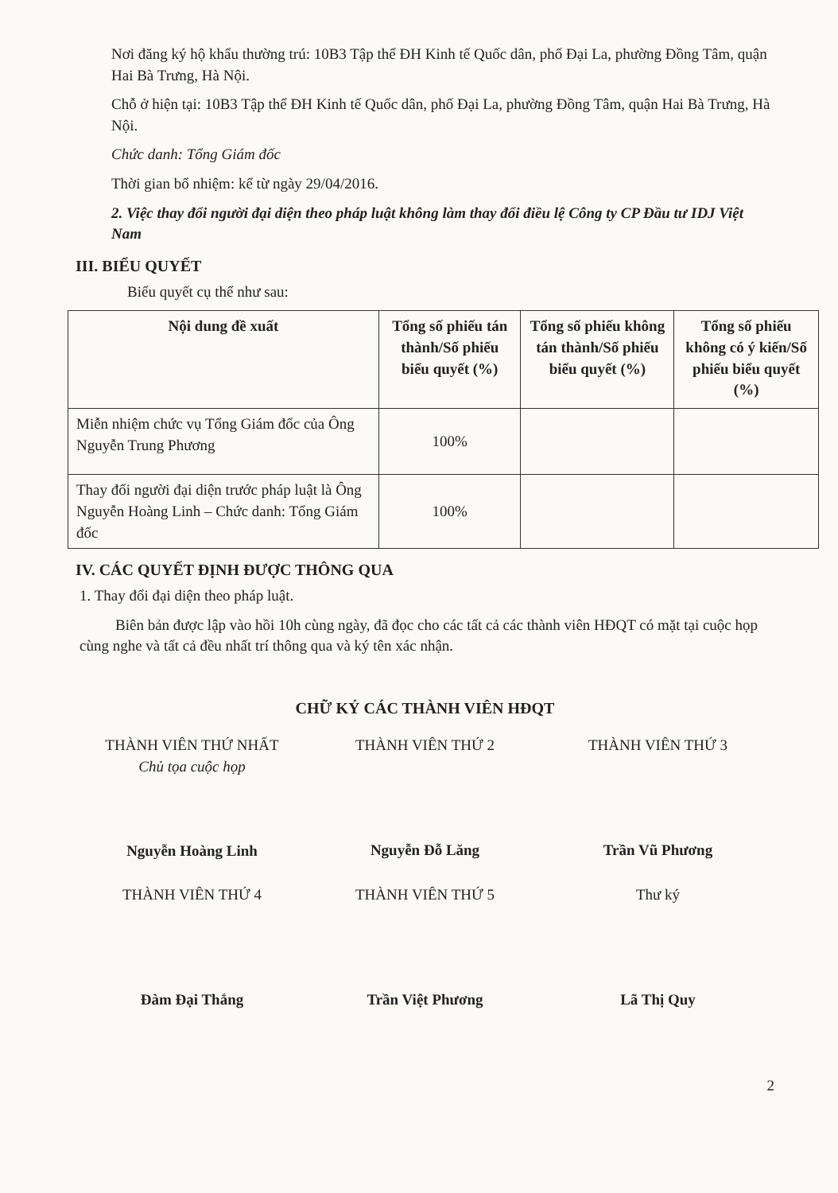Nơi đăng ký hộ khẩu thường trú: 10B3 Tập thể ĐH Kinh tế Quốc dân, phố Đại La, phường Đồng Tâm, quận Hai Bà Trưng, Hà Nội.
Chỗ ở hiện tại: 10B3 Tập thể ĐH Kinh tế Quốc dân, phố Đại La, phường Đồng Tâm, quận Hai Bà Trưng, Hà Nội.
Chức danh: Tổng Giám đốc
Thời gian bổ nhiệm: kể từ ngày 29/04/2016.
2. Việc thay đổi người đại diện theo pháp luật không làm thay đổi điều lệ Công ty CP Đầu tư IDJ Việt Nam
III. BIỂU QUYẾT
Biểu quyết cụ thể như sau:
| Nội dung đề xuất | Tổng số phiếu tán thành/Số phiếu biểu quyết (%) | Tổng số phiếu không tán thành/Số phiếu biểu quyết (%) | Tổng số phiếu không có ý kiến/Số phiếu biểu quyết (%) |
| --- | --- | --- | --- |
| Miễn nhiệm chức vụ Tổng Giám đốc của Ông Nguyễn Trung Phương | 100% | | |
| Thay đổi người đại diện trước pháp luật là Ông Nguyễn Hoàng Linh – Chức danh: Tổng Giám đốc | 100% | | |
IV. CÁC QUYẾT ĐỊNH ĐƯỢC THÔNG QUA
1. Thay đổi đại diện theo pháp luật.
Biên bản được lập vào hồi 10h cùng ngày, đã đọc cho các tất cả các thành viên HĐQT có mặt tại cuộc họp cùng nghe và tất cả đều nhất trí thông qua và ký tên xác nhận.
CHỮ KÝ CÁC THÀNH VIÊN HĐQT
THÀNH VIÊN THỨ NHẤT
Chủ tọa cuộc họp
Nguyễn Hoàng Linh
THÀNH VIÊN THỨ 2
Nguyễn Đỗ Lăng
THÀNH VIÊN THỨ 3
Trần Vũ Phương
THÀNH VIÊN THỨ 4
Đàm Đại Thắng
THÀNH VIÊN THỨ 5
Trần Việt Phương
Thư ký
Lã Thị Quy
2